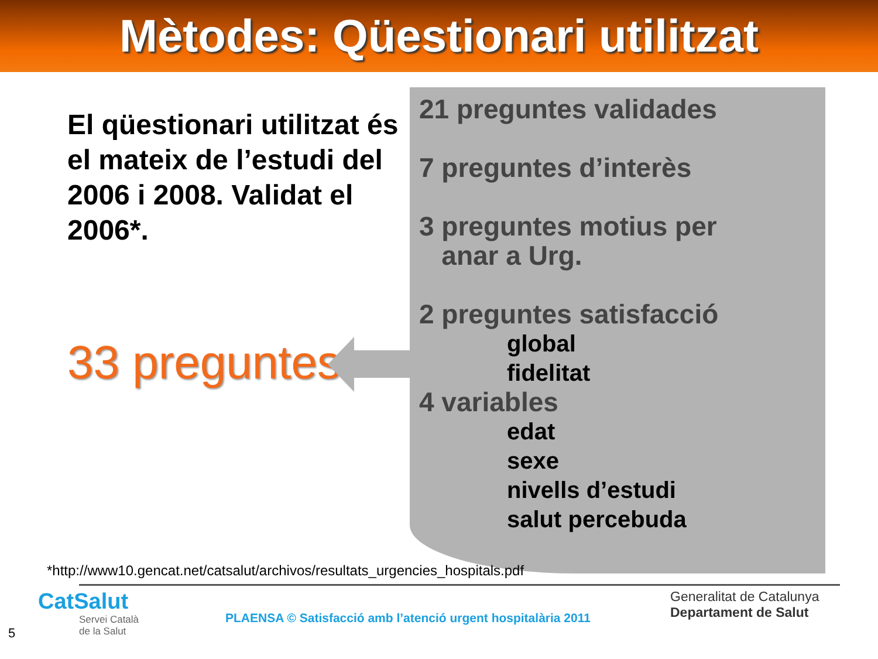Mètodes: Qüestionari utilitzat
El qüestionari utilitzat és el mateix de l’estudi del 2006 i 2008. Validat el 2006*.
33 preguntes
21 preguntes validades
7 preguntes d’interès
3 preguntes motius per
anar a Urg.
2 preguntes satisfacció
global
fidelitat
4 variables
edat
sexe
nivells d’estudi
salut percebuda
*http://www10.gencat.net/catsalut/archivos/resultats_urgencies_hospitals.pdf
CatSalut
Servei Català
de la Salut
PLAENSA © Satisfacció amb l’atenció urgent hospitalària 2011
Generalitat de Catalunya
Departament de Salut
5